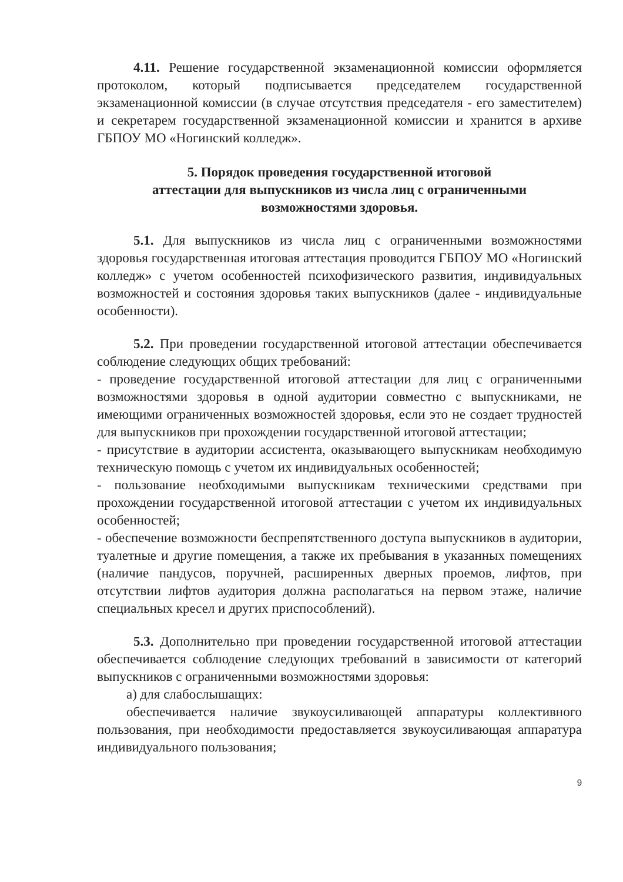4.11. Решение государственной экзаменационной комиссии оформляется протоколом, который подписывается председателем государственной экзаменационной комиссии (в случае отсутствия председателя - его заместителем) и секретарем государственной экзаменационной комиссии и хранится в архиве ГБПОУ МО «Ногинский колледж».
5. Порядок проведения государственной итоговой
аттестации для выпускников из числа лиц с ограниченными
возможностями здоровья.
5.1. Для выпускников из числа лиц с ограниченными возможностями здоровья государственная итоговая аттестация проводится ГБПОУ МО «Ногинский колледж» с учетом особенностей психофизического развития, индивидуальных возможностей и состояния здоровья таких выпускников (далее - индивидуальные особенности).
5.2. При проведении государственной итоговой аттестации обеспечивается соблюдение следующих общих требований:
- проведение государственной итоговой аттестации для лиц с ограниченными возможностями здоровья в одной аудитории совместно с выпускниками, не имеющими ограниченных возможностей здоровья, если это не создает трудностей для выпускников при прохождении государственной итоговой аттестации;
- присутствие в аудитории ассистента, оказывающего выпускникам необходимую техническую помощь с учетом их индивидуальных особенностей;
- пользование необходимыми выпускникам техническими средствами при прохождении государственной итоговой аттестации с учетом их индивидуальных особенностей;
- обеспечение возможности беспрепятственного доступа выпускников в аудитории, туалетные и другие помещения, а также их пребывания в указанных помещениях (наличие пандусов, поручней, расширенных дверных проемов, лифтов, при отсутствии лифтов аудитория должна располагаться на первом этаже, наличие специальных кресел и других приспособлений).
5.3. Дополнительно при проведении государственной итоговой аттестации обеспечивается соблюдение следующих требований в зависимости от категорий выпускников с ограниченными возможностями здоровья:
а) для слабослышащих:
обеспечивается наличие звукоусиливающей аппаратуры коллективного пользования, при необходимости предоставляется звукоусиливающая аппаратура индивидуального пользования;
9